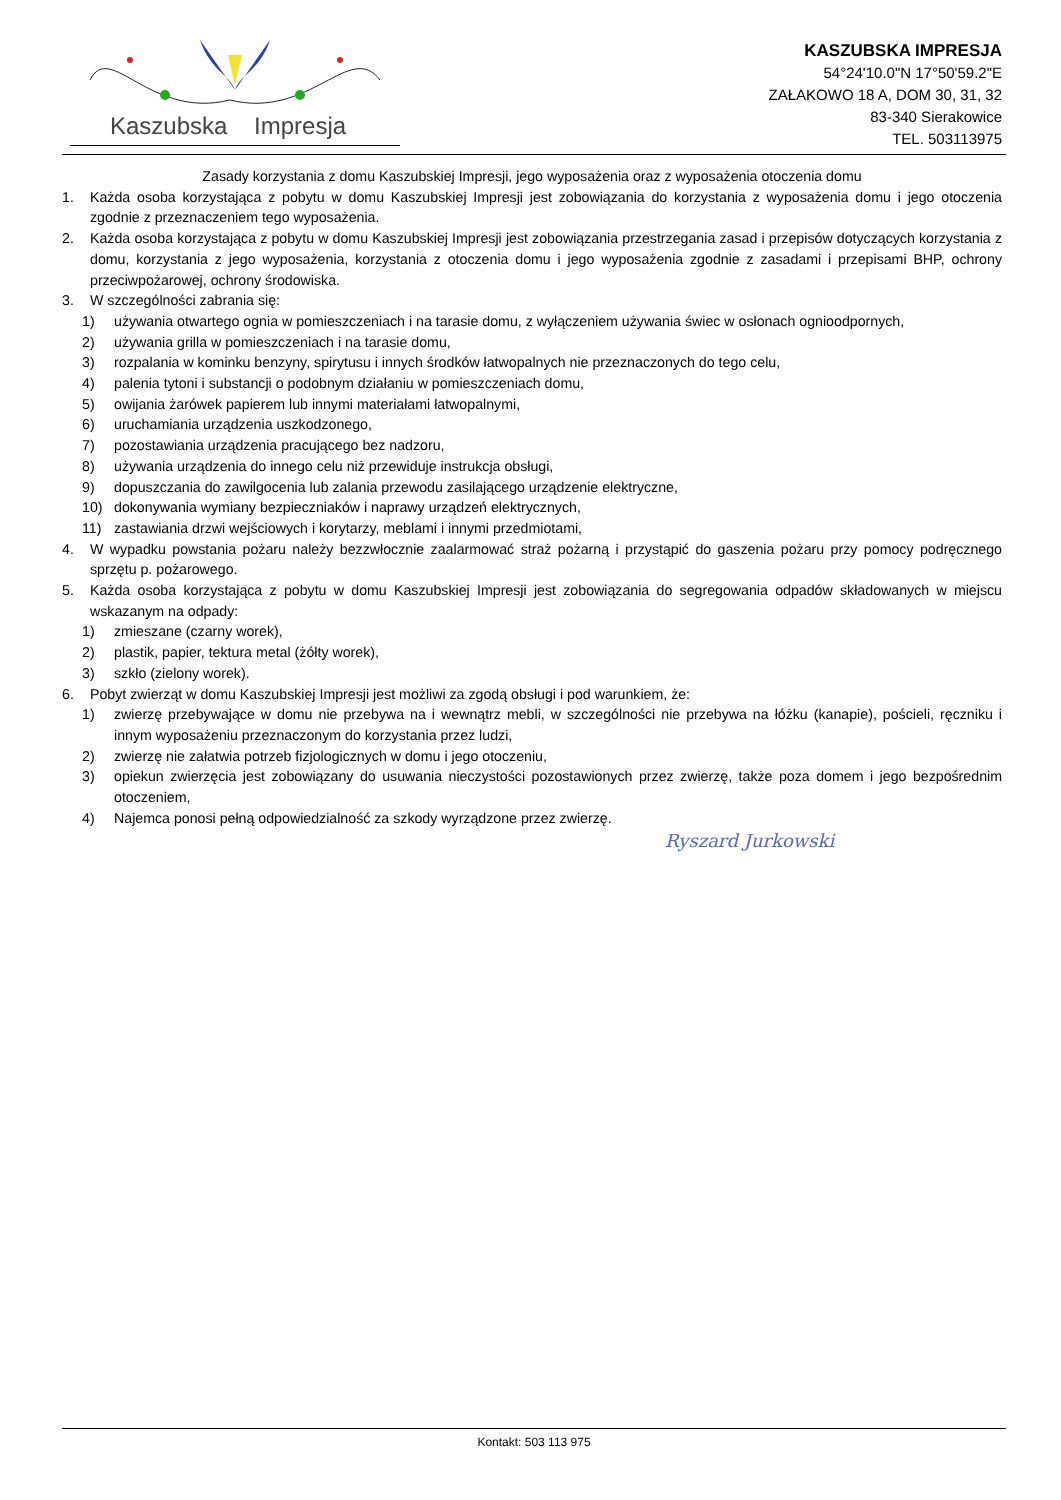Kaszubska Impresja
KASZUBSKA IMPRESJA
54°24'10.0"N 17°50'59.2"E
ZAŁAKOWO 18 A, DOM 30, 31, 32
83-340 Sierakowice
TEL. 503113975
Zasady korzystania z domu Kaszubskiej Impresji, jego wyposażenia oraz z wyposażenia otoczenia domu
1. Każda osoba korzystająca z pobytu w domu Kaszubskiej Impresji jest zobowiązania do korzystania z wyposażenia domu i jego otoczenia zgodnie z przeznaczeniem tego wyposażenia.
2. Każda osoba korzystająca z pobytu w domu Kaszubskiej Impresji jest zobowiązania przestrzegania zasad i przepisów dotyczących korzystania z domu, korzystania z jego wyposażenia, korzystania z otoczenia domu i jego wyposażenia zgodnie z zasadami i przepisami BHP, ochrony przeciwpożarowej, ochrony środowiska.
3. W szczególności zabrania się:
1) używania otwartego ognia w pomieszczeniach i na tarasie domu, z wyłączeniem używania świec w osłonach ognioodpornych,
2) używania grilla w pomieszczeniach i na tarasie domu,
3) rozpalania w kominku benzyny, spirytusu i innych środków łatwopalnych nie przeznaczonych do tego celu,
4) palenia tytoni i substancji o podobnym działaniu w pomieszczeniach domu,
5) owijania żarówek papierem lub innymi materiałami łatwopalnymi,
6) uruchamiania urządzenia uszkodzonego,
7) pozostawiania urządzenia pracującego bez nadzoru,
8) używania urządzenia do innego celu niż przewiduje instrukcja obsługi,
9) dopuszczania do zawilgocenia lub zalania przewodu zasilającego urządzenie elektryczne,
10) dokonywania wymiany bezpieczniaków i naprawy urządzeń elektrycznych,
11) zastawiania drzwi wejściowych i korytarzy, meblami i innymi przedmiotami,
4. W wypadku powstania pożaru należy bezzwłocznie zaalarmować straż pożarną i przystąpić do gaszenia pożaru przy pomocy podręcznego sprzętu p. pożarowego.
5. Każda osoba korzystająca z pobytu w domu Kaszubskiej Impresji jest zobowiązania do segregowania odpadów składowanych w miejscu wskazanym na odpady:
1) zmieszane (czarny worek),
2) plastik, papier, tektura metal (żółty worek),
3) szkło (zielony worek).
6. Pobyt zwierząt w domu Kaszubskiej Impresji jest możliwi za zgodą obsługi i pod warunkiem, że:
1) zwierzę przebywające w domu nie przebywa na i wewnątrz mebli, w szczególności nie przebywa na łóżku (kanapie), pościeli, ręczniku i innym wyposażeniu przeznaczonym do korzystania przez ludzi,
2) zwierzę nie załatwia potrzeb fizjologicznych w domu i jego otoczeniu,
3) opiekun zwierzęcia jest zobowiązany do usuwania nieczystości pozostawionych przez zwierzę, także poza domem i jego bezpośrednim otoczeniem,
4) Najemca ponosi pełną odpowiedzialność za szkody wyrządzone przez zwierzę.
Ryszard Jurkowski
Kontakt: 503 113 975